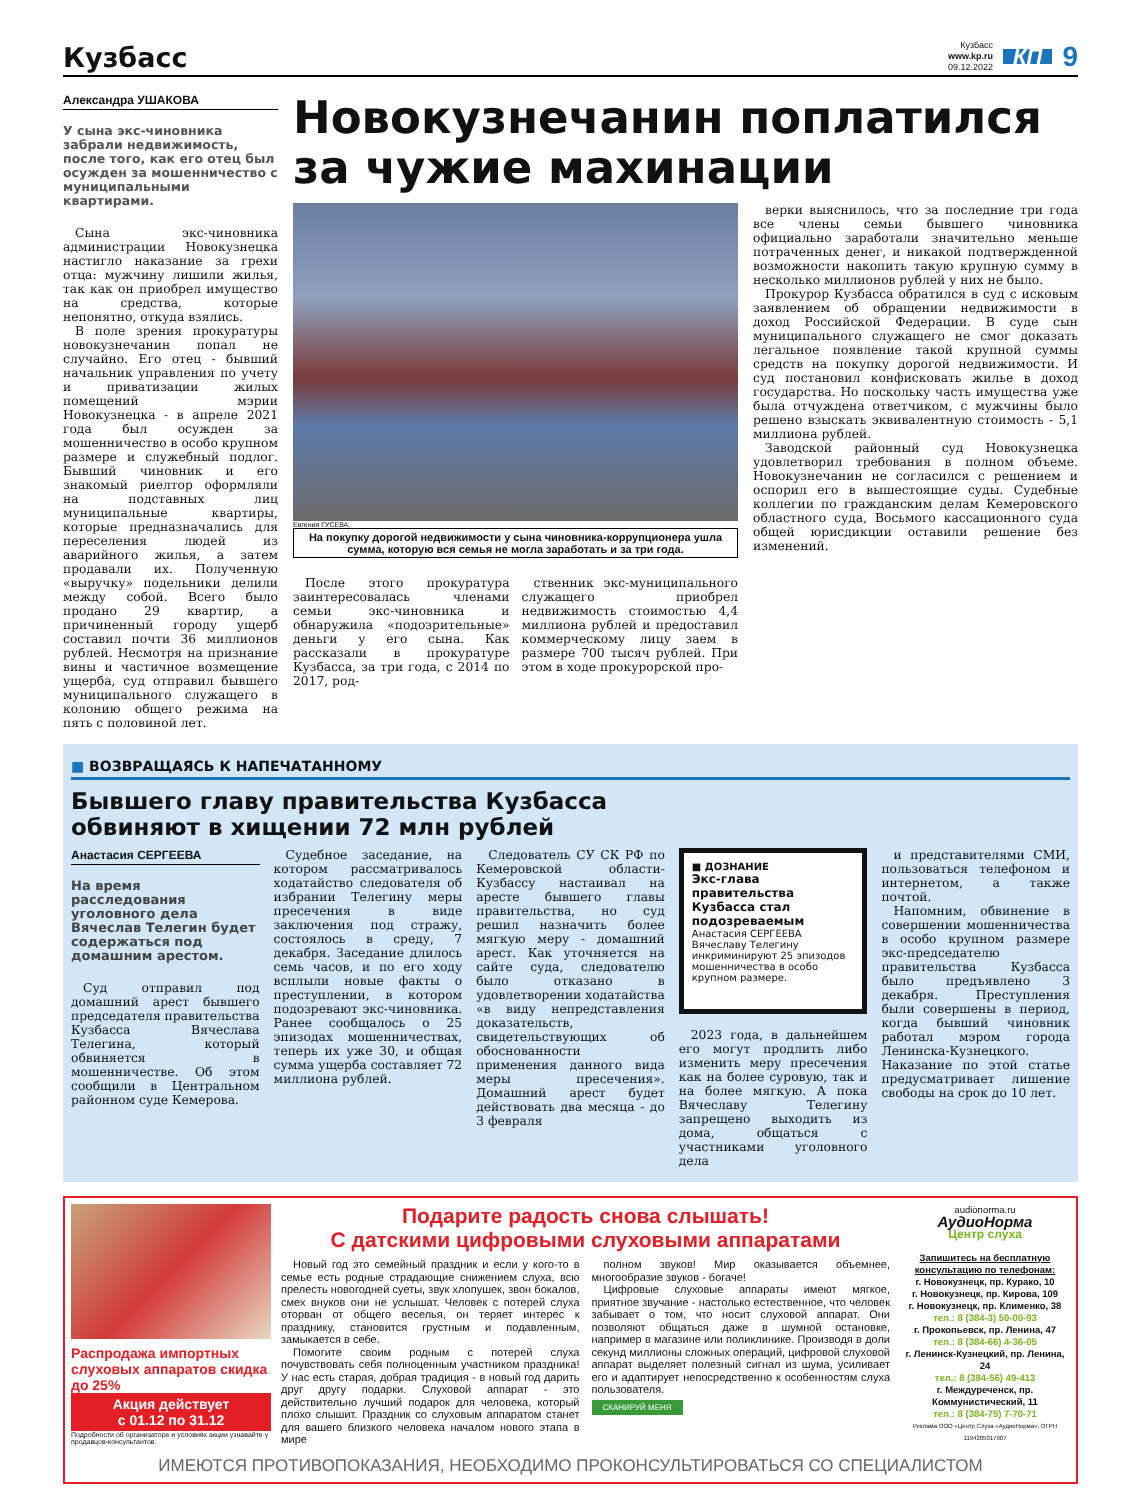Кузбасс
Кузбасс
www.kp.ru
09.12.2022
КП 9
Александра УШАКОВА
У сына экс-чиновника забрали недвижимость, после того, как его отец был осужден за мошенничество с муниципальными квартирами.
Сына экс-чиновника администрации Новокузнецка настигло наказание за грехи отца: мужчину лишили жилья, так как он приобрел имущество на средства, которые непонятно, откуда взялись.
В поле зрения прокуратуры новокузнечанин попал не случайно. Его отец - бывший начальник управления по учету и приватизации жилых помещений мэрии Новокузнецка - в апреле 2021 года был осужден за мошенничество в особо крупном размере и служебный подлог. Бывший чиновник и его знакомый риелтор оформляли на подставных лиц муниципальные квартиры, которые предназначались для переселения людей из аварийного жилья, а затем продавали их. Полученную «выручку» подельники делили между собой. Всего было продано 29 квартир, а причиненный городу ущерб составил почти 36 миллионов рублей. Несмотря на признание вины и частичное возмещение ущерба, суд отправил бывшего муниципального служащего в колонию общего режима на пять с половиной лет.
Новокузнечанин поплатился за чужие махинации
Евгения ГУСЕВА.
На покупку дорогой недвижимости у сына чиновника-коррупционера ушла сумма, которую вся семья не могла заработать и за три года.
После этого прокуратура заинтересовалась членами семьи экс-чиновника и обнаружила «подозрительные» деньги у его сына. Как рассказали в прокуратуре Кузбасса, за три года, с 2014 по 2017, род-
ственник экс-муниципального служащего приобрел недвижимость стоимостью 4,4 миллиона рублей и предоставил коммерческому лицу заем в размере 700 тысяч рублей. При этом в ходе прокурорской про-
верки выяснилось, что за последние три года все члены семьи бывшего чиновника официально заработали значительно меньше потраченных денег, и никакой подтвержденной возможности накопить такую крупную сумму в несколько миллионов рублей у них не было.
Прокурор Кузбасса обратился в суд с исковым заявлением об обращении недвижимости в доход Российской Федерации. В суде сын муниципального служащего не смог доказать легальное появление такой крупной суммы средств на покупку дорогой недвижимости. И суд постановил конфисковать жилье в доход государства. Но поскольку часть имущества уже была отчуждена ответчиком, с мужчины было решено взыскать эквивалентную стоимость - 5,1 миллиона рублей.
Заводской районный суд Новокузнецка удовлетворил требования в полном объеме. Новокузнечанин не согласился с решением и оспорил его в вышестоящие суды. Судебные коллегии по гражданским делам Кемеровского областного суда, Восьмого кассационного суда общей юрисдикции оставили решение без изменений.
■ ВОЗВРАЩАЯСЬ К НАПЕЧАТАННОМУ
Бывшего главу правительства Кузбасса
обвиняют в хищении 72 млн рублей
Анастасия СЕРГЕЕВА
На время расследования уголовного дела Вячеслав Телегин будет содержаться под домашним арестом.
Суд отправил под домашний арест бывшего председателя правительства Кузбасса Вячеслава Телегина, который обвиняется в мошенничестве. Об этом сообщили в Центральном районном суде Кемерова.
Судебное заседание, на котором рассматривалось ходатайство следователя об избрании Телегину меры пресечения в виде заключения под стражу, состоялось в среду, 7 декабря. Заседание длилось семь часов, и по его ходу всплыли новые факты о преступлении, в котором подозревают экс-чиновника. Ранее сообщалось о 25 эпизодах мошенничествах, теперь их уже 30, и общая сумма ущерба составляет 72 миллиона рублей.
Следователь СУ СК РФ по Кемеровской области-Кузбассу настаивал на аресте бывшего главы правительства, но суд решил назначить более мягкую меру - домашний арест. Как уточняется на сайте суда, следователю было отказано в удовлетворении ходатайства «в виду непредставления доказательств, свидетельствующих об обоснованности применения данного вида меры пресечения». Домашний арест будет действовать два месяца - до 3 февраля
■ ДОЗНАНИЕ
Экс-глава правительства Кузбасса стал подозреваемым
Анастасия СЕРГЕЕВА
Вячеславу Телегину инкриминируют 25 эпизодов мошенничества в особо крупном размере.
2023 года, в дальнейшем его могут продлить либо изменить меру пресечения как на более суровую, так и на более мягкую. А пока Вячеславу Телегину запрещено выходить из дома, общаться с участниками уголовного дела
и представителями СМИ, пользоваться телефоном и интернетом, а также почтой.
Напомним, обвинение в совершении мошенничества в особо крупном размере экс-председателю правительства Кузбасса было предъявлено 3 декабря. Преступления были совершены в период, когда бывший чиновник работал мэром города Ленинска-Кузнецкого. Наказание по этой статье предусматривает лишение свободы на срок до 10 лет.
Распродажа импортных слуховых аппаратов скидка до 25%
Акция действует
с 01.12 по 31.12
Подробности об организаторе и условиях акции узнавайте у продавцов-консультантов.
Подарите радость снова слышать!
С датскими цифровыми слуховыми аппаратами
Новый год это семейный праздник и если у кого-то в семье есть родные страдающие снижением слуха, всю прелесть новогодней суеты, звук хлопушек, звон бокалов, смех внуков они не услышат. Человек с потерей слуха оторван от общего веселья, он теряет интерес к празднику, становится грустным и подавленным, замыкается в себе.
Помогите своим родным с потерей слуха почувствовать себя полноценным участником праздника! У нас есть старая, добрая традиция - в новый год дарить друг другу подарки. Слуховой аппарат - это действительно лучший подарок для человека, который плохо слышит. Праздник со слуховым аппаратом станет для вашего близкого человека началом нового этапа в мире
полном звуков! Мир оказывается объемнее, многообразие звуков - богаче!
Цифровые слуховые аппараты имеют мягкое, приятное звучание - настолько естественное, что человек забывает о том, что носит слуховой аппарат. Они позволяют общаться даже в шумной остановке, например в магазине или поликлинике. Производя в доли секунд миллионы сложных операций, цифровой слуховой аппарат выделяет полезный сигнал из шума, усиливает его и адаптирует непосредственно к особенностям слуха пользователя.
СКАНИРУЙ МЕНЯ
audionorma.ru
АудиоНорма
Центр слуха
Запишитесь на бесплатную консультацию по телефонам:
г. Новокузнецк, пр. Курако, 10
г. Новокузнецк, пр. Кирова, 109
г. Новокузнецк, пр. Клименко, 38
тел.: 8 (384-3) 50-00-93
г. Прокопьевск, пр. Ленина, 47
тел.: 8 (384-66) 4-36-05
г. Ленинск-Кузнецкий, пр. Ленина, 24
тел.: 8 (384-56) 49-413
г. Междуреченск, пр. Коммунистический, 11
тел.: 8 (384-75) 7-70-71
Реклама ООО «Центр Слуха «АудиоНорма», ОГРН 1194205017907
ИМЕЮТСЯ ПРОТИВОПОКАЗАНИЯ, НЕОБХОДИМО ПРОКОНСУЛЬТИРОВАТЬСЯ СО СПЕЦИАЛИСТОМ